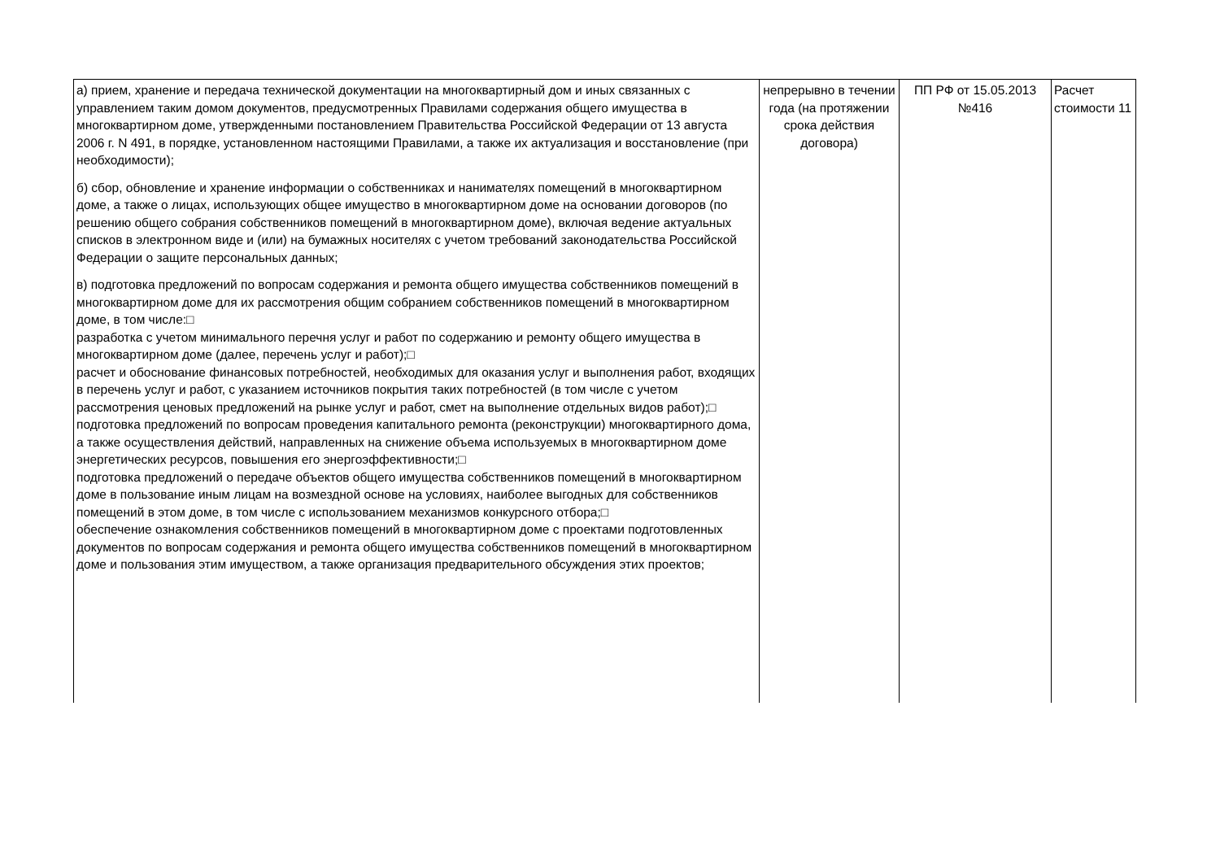| а) прием, хранение и передача технической документации на многоквартирный дом и иных связанных с управлением таким домом документов, предусмотренных Правилами содержания общего имущества в многоквартирном доме, утвержденными постановлением Правительства Российской Федерации от 13 августа 2006 г. N 491, в порядке, установленном настоящими Правилами, а также их актуализация и восстановление (при необходимости); б) сбор, обновление и хранение информации о собственниках и нанимателях помещений в многоквартирном доме, а также о лицах, использующих общее имущество в многоквартирном доме на основании договоров (по решению общего собрания собственников помещений в многоквартирном доме), включая ведение актуальных списков в электронном виде и (или) на бумажных носителях с учетом требований законодательства Российской Федерации о защите персональных данных; в) подготовка предложений по вопросам содержания и ремонта общего имущества собственников помещений в многоквартирном доме для их рассмотрения общим собранием собственников помещений в многоквартирном доме, в том числе:□ разработка с учетом минимального перечня услуг и работ по содержанию и ремонту общего имущества в многоквартирном доме (далее, перечень услуг и работ);□ расчет и обоснование финансовых потребностей, необходимых для оказания услуг и выполнения работ, входящих в перечень услуг и работ, с указанием источников покрытия таких потребностей (в том числе с учетом рассмотрения ценовых предложений на рынке услуг и работ, смет на выполнение отдельных видов работ);□ подготовка предложений по вопросам проведения капитального ремонта (реконструкции) многоквартирного дома, а также осуществления действий, направленных на снижение объема используемых в многоквартирном доме энергетических ресурсов, повышения его энергоэффективности;□ подготовка предложений о передаче объектов общего имущества собственников помещений в многоквартирном доме в пользование иным лицам на возмездной основе на условиях, наиболее выгодных для собственников помещений в этом доме, в том числе с использованием механизмов конкурсного отбора;□ обеспечение ознакомления собственников помещений в многоквартирном доме с проектами подготовленных документов по вопросам содержания и ремонта общего имущества собственников помещений в многоквартирном доме и пользования этим имуществом, а также организация предварительного обсуждения этих проектов; | непрерывно в течении года (на протяжении срока действия договора) | ПП РФ от 15.05.2013 №416 | Расчет стоимости 11 |